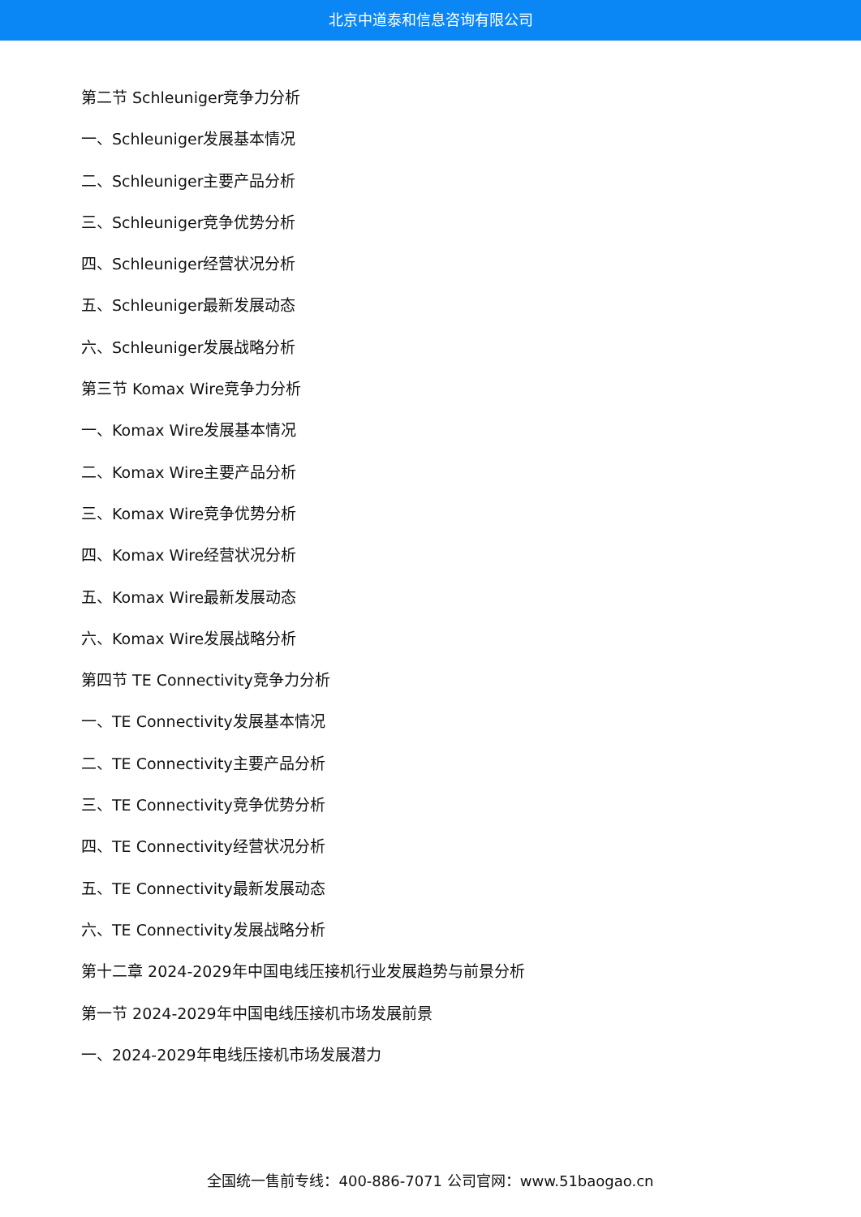北京中道泰和信息咨询有限公司
第二节 Schleuniger竞争力分析
一、Schleuniger发展基本情况
二、Schleuniger主要产品分析
三、Schleuniger竞争优势分析
四、Schleuniger经营状况分析
五、Schleuniger最新发展动态
六、Schleuniger发展战略分析
第三节 Komax Wire竞争力分析
一、Komax Wire发展基本情况
二、Komax Wire主要产品分析
三、Komax Wire竞争优势分析
四、Komax Wire经营状况分析
五、Komax Wire最新发展动态
六、Komax Wire发展战略分析
第四节 TE Connectivity竞争力分析
一、TE Connectivity发展基本情况
二、TE Connectivity主要产品分析
三、TE Connectivity竞争优势分析
四、TE Connectivity经营状况分析
五、TE Connectivity最新发展动态
六、TE Connectivity发展战略分析
第十二章 2024-2029年中国电线压接机行业发展趋势与前景分析
第一节 2024-2029年中国电线压接机市场发展前景
一、2024-2029年电线压接机市场发展潜力
全国统一售前专线：400-886-7071 公司官网：www.51baogao.cn